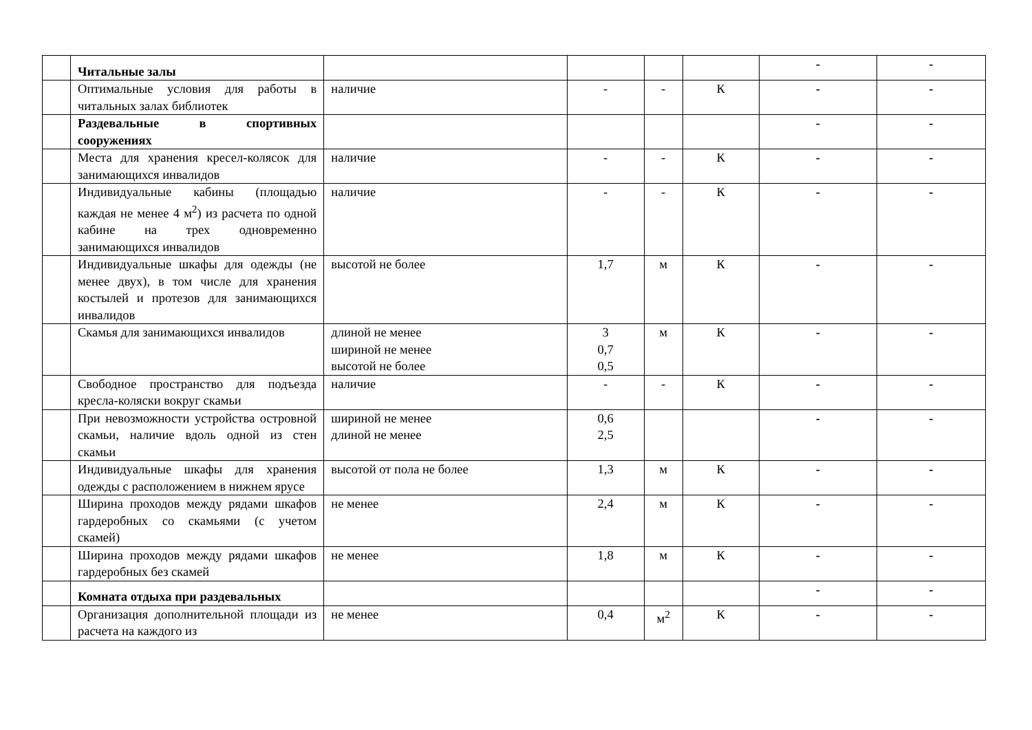| | Читальные залы | | | | | - | - |
| | Оптимальные условия для работы в читальных залах библиотек | наличие | - | - | К | - | - |
| | Раздевальные в спортивных сооружениях | | | | | - | - |
| | Места для хранения кресел-колясок для занимающихся инвалидов | наличие | - | - | К | - | - |
| | Индивидуальные кабины (площадью каждая не менее 4 м<sup>2</sup>) из расчета по одной кабине на трех одновременно занимающихся инвалидов | наличие | - | - | К | - | - |
| | Индивидуальные шкафы для одежды (не менее двух), в том числе для хранения костылей и протезов для занимающихся инвалидов | высотой не более | 1,7 | м | К | - | - |
| | Скамья для занимающихся инвалидов | длиной не менее шириной не менее высотой не более | 3 0,7 0,5 | м | К | - | - |
| | Свободное пространство для подъезда кресла-коляски вокруг скамьи | наличие | - | - | К | - | - |
| | При невозможности устройства островной скамьи, наличие вдоль одной из стен скамьи | шириной не менее длиной не менее | 0,6 2,5 | | | - | - |
| | Индивидуальные шкафы для хранения одежды с расположением в нижнем ярусе | высотой от пола не более | 1,3 | м | К | - | - |
| | Ширина проходов между рядами шкафов гардеробных со скамьями (с учетом скамей) | не менее | 2,4 | м | К | - | - |
| | Ширина проходов между рядами шкафов гардеробных без скамей | не менее | 1,8 | м | К | - | - |
| | Комната отдыха при раздевальных | | | | | - | - |
| | Организация дополнительной площади из расчета на каждого из | не менее | 0,4 | м<sup>2</sup> | К | - | - |